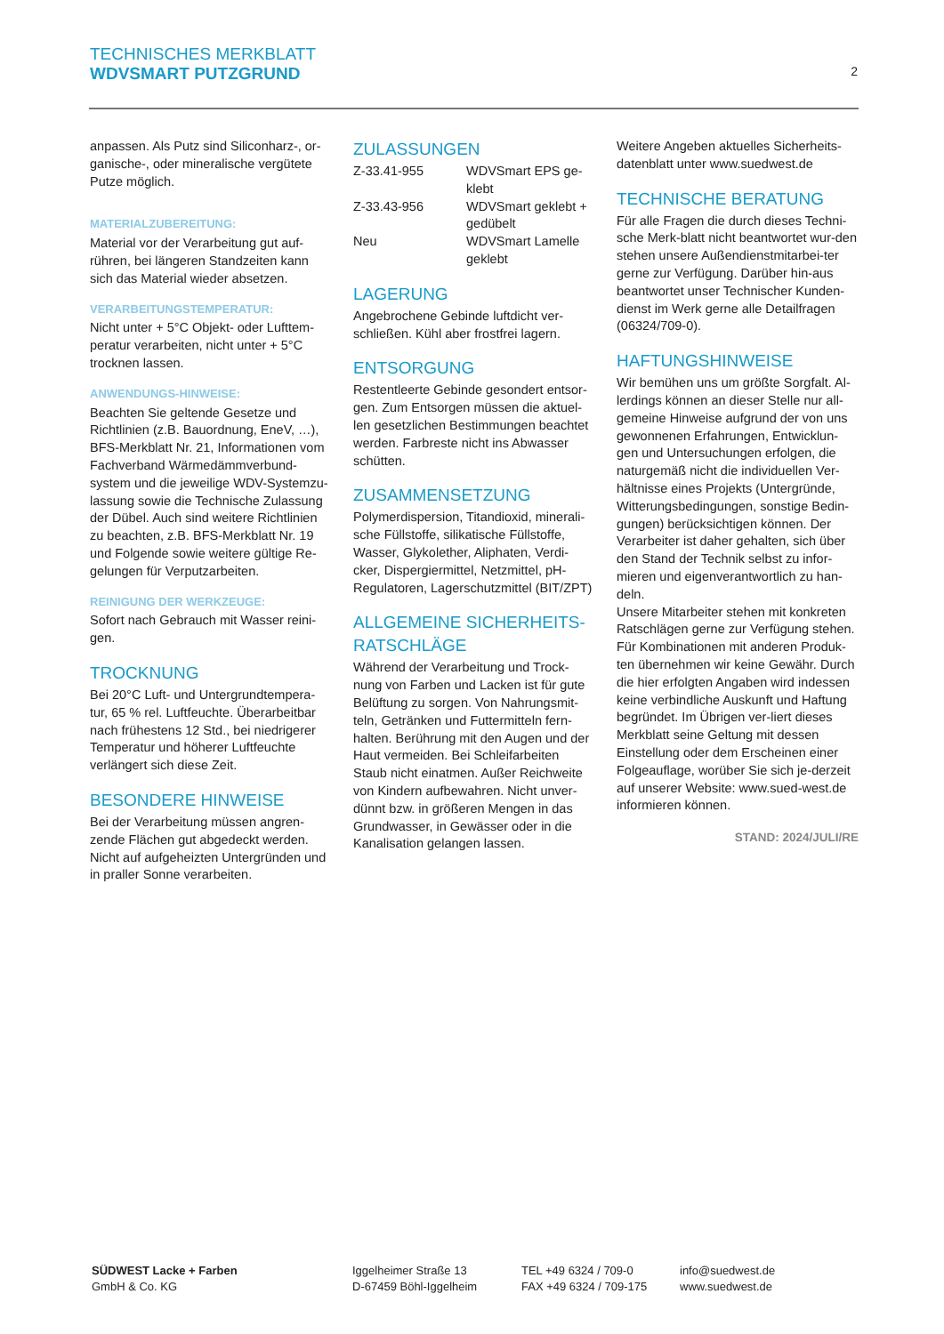TECHNISCHES MERKBLATT
WDVSMART PUTZGRUND
2
anpassen. Als Putz sind Siliconharz-, or-ganische-, oder mineralische vergütete Putze möglich.
MATERIALZUBEREITUNG:
Material vor der Verarbeitung gut auf-rühren, bei längeren Standzeiten kann sich das Material wieder absetzen.
VERARBEITUNGSTEMPERATUR:
Nicht unter + 5°C Objekt- oder Lufttem-peratur verarbeiten, nicht unter + 5°C trocknen lassen.
ANWENDUNGS-HINWEISE:
Beachten Sie geltende Gesetze und Richtlinien (z.B. Bauordnung, EneV, …), BFS-Merkblatt Nr. 21, Informationen vom Fachverband Wärmedämmverbund-system und die jeweilige WDV-Systemzu-lassung sowie die Technische Zulassung der Dübel. Auch sind weitere Richtlinien zu beachten, z.B. BFS-Merkblatt Nr. 19 und Folgende sowie weitere gültige Re-gelungen für Verputzarbeiten.
REINIGUNG DER WERKZEUGE:
Sofort nach Gebrauch mit Wasser reini-gen.
TROCKNUNG
Bei 20°C Luft- und Untergrundtempera-tur, 65 % rel. Luftfeuchte. Überarbeitbar nach frühestens 12 Std., bei niedrigerer Temperatur und höherer Luftfeuchte verlängert sich diese Zeit.
BESONDERE HINWEISE
Bei der Verarbeitung müssen angren-zende Flächen gut abgedeckt werden. Nicht auf aufgeheizten Untergründen und in praller Sonne verarbeiten.
ZULASSUNGEN
| Z-33.41-955 | WDVSmart EPS ge-klebt |
| Z-33.43-956 | WDVSmart geklebt + gedübelt |
| Neu | WDVSmart Lamelle geklebt |
LAGERUNG
Angebrochene Gebinde luftdicht ver-schließen. Kühl aber frostfrei lagern.
ENTSORGUNG
Restentleerte Gebinde gesondert entsor-gen. Zum Entsorgen müssen die aktuel-len gesetzlichen Bestimmungen beachtet werden. Farbreste nicht ins Abwasser schütten.
ZUSAMMENSETZUNG
Polymerdispersion, Titandioxid, minerali-sche Füllstoffe, silikatische Füllstoffe, Wasser, Glykolether, Aliphaten, Verdi-cker, Dispergiermittel, Netzmittel, pH-Regulatoren, Lagerschutzmittel (BIT/ZPT)
ALLGEMEINE SICHERHEITS-RATSCHLÄGE
Während der Verarbeitung und Trock-nung von Farben und Lacken ist für gute Belüftung zu sorgen. Von Nahrungsmit-teln, Getränken und Futtermitteln fern-halten. Berührung mit den Augen und der Haut vermeiden. Bei Schleifarbeiten Staub nicht einatmen. Außer Reichweite von Kindern aufbewahren. Nicht unver-dünnt bzw. in größeren Mengen in das Grundwasser, in Gewässer oder in die Kanalisation gelangen lassen.
Weitere Angeben aktuelles Sicherheits-datenblatt unter www.suedwest.de
TECHNISCHE BERATUNG
Für alle Fragen die durch dieses Techni-sche Merk-blatt nicht beantwortet wur-den stehen unsere Außendienstmitarbei-ter gerne zur Verfügung. Darüber hin-aus beantwortet unser Technischer Kunden-dienst im Werk gerne alle Detailfragen (06324/709-0).
HAFTUNGSHINWEISE
Wir bemühen uns um größte Sorgfalt. Al-lerdings können an dieser Stelle nur all-gemeine Hinweise aufgrund der von uns gewonnenen Erfahrungen, Entwicklun-gen und Untersuchungen erfolgen, die naturgemäß nicht die individuellen Ver-hältnisse eines Projekts (Untergründe, Witterungsbedingungen, sonstige Bedin-gungen) berücksichtigen können. Der Verarbeiter ist daher gehalten, sich über den Stand der Technik selbst zu infor-mieren und eigenverantwortlich zu han-deln.
Unsere Mitarbeiter stehen mit konkreten Ratschlägen gerne zur Verfügung stehen. Für Kombinationen mit anderen Produk-ten übernehmen wir keine Gewähr. Durch die hier erfolgten Angaben wird indessen keine verbindliche Auskunft und Haftung begründet. Im Übrigen ver-liert dieses Merkblatt seine Geltung mit dessen Einstellung oder dem Erscheinen einer Folgeauflage, worüber Sie sich je-derzeit auf unserer Website: www.sued-west.de informieren können.
STAND: 2024/JULI/RE
SÜDWEST Lacke + Farben
GmbH & Co. KG
Iggelheimer Straße 13
D-67459 Böhl-Iggelheim
TEL +49 6324 / 709-0
FAX +49 6324 / 709-175
info@suedwest.de
www.suedwest.de